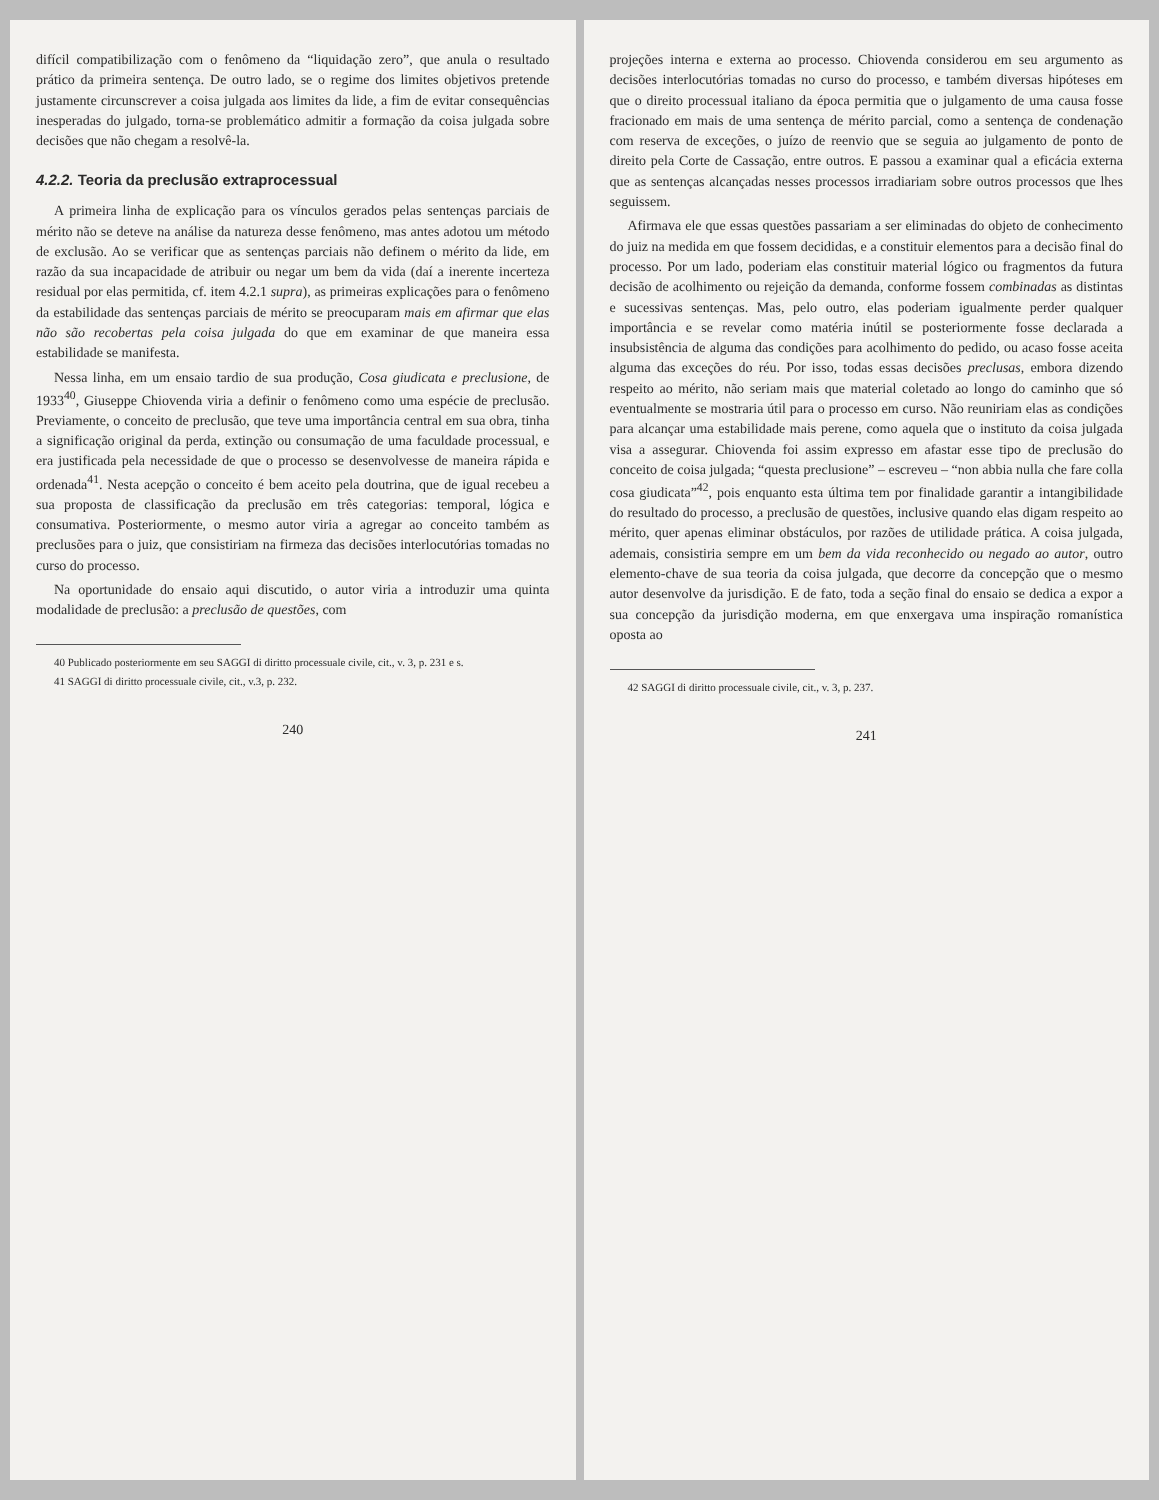difícil compatibilização com o fenômeno da “liquidação zero”, que anula o resultado prático da primeira sentença. De outro lado, se o regime dos limites objetivos pretende justamente circunscrever a coisa julgada aos limites da lide, a fim de evitar consequências inesperadas do julgado, torna-se problemático admitir a formação da coisa julgada sobre decisões que não chegam a resolvê-la.
4.2.2. Teoria da preclusão extraprocessual
A primeira linha de explicação para os vínculos gerados pelas sentenças parciais de mérito não se deteve na análise da natureza desse fenômeno, mas antes adotou um método de exclusão. Ao se verificar que as sentenças parciais não definem o mérito da lide, em razão da sua incapacidade de atribuir ou negar um bem da vida (daí a inerente incerteza residual por elas permitida, cf. item 4.2.1 supra), as primeiras explicações para o fenômeno da estabilidade das sentenças parciais de mérito se preocuparam mais em afirmar que elas não são recobertas pela coisa julgada do que em examinar de que maneira essa estabilidade se manifesta.
Nessa linha, em um ensaio tardio de sua produção, Cosa giudicata e preclusione, de 1933<sup>40</sup>, Giuseppe Chiovenda viria a definir o fenômeno como uma espécie de preclusão. Previamente, o conceito de preclusão, que teve uma importância central em sua obra, tinha a significação original da perda, extinção ou consumação de uma faculdade processual, e era justificada pela necessidade de que o processo se desenvolvesse de maneira rápida e ordenada<sup>41</sup>. Nesta acepção o conceito é bem aceito pela doutrina, que de igual recebeu a sua proposta de classificação da preclusão em três categorias: temporal, lógica e consumativa. Posteriormente, o mesmo autor viria a agregar ao conceito também as preclusões para o juiz, que consistiriam na firmeza das decisões interlocutórias tomadas no curso do processo.
Na oportunidade do ensaio aqui discutido, o autor viria a introduzir uma quinta modalidade de preclusão: a preclusão de questões, com
40 Publicado posteriormente em seu SAGGI di diritto processuale civile, cit., v. 3, p. 231 e s.
41 SAGGI di diritto processuale civile, cit., v.3, p. 232.
240
projeções interna e externa ao processo. Chiovenda considerou em seu argumento as decisões interlocutórias tomadas no curso do processo, e também diversas hipóteses em que o direito processual italiano da época permitia que o julgamento de uma causa fosse fracionado em mais de uma sentença de mérito parcial, como a sentença de condenação com reserva de exceções, o juízo de reenvio que se seguia ao julgamento de ponto de direito pela Corte de Cassação, entre outros. E passou a examinar qual a eficácia externa que as sentenças alcançadas nesses processos irradiariam sobre outros processos que lhes seguissem.
Afirmava ele que essas questões passariam a ser eliminadas do objeto de conhecimento do juiz na medida em que fossem decididas, e a constituir elementos para a decisão final do processo. Por um lado, poderiam elas constituir material lógico ou fragmentos da futura decisão de acolhimento ou rejeição da demanda, conforme fossem combinadas as distintas e sucessivas sentenças. Mas, pelo outro, elas poderiam igualmente perder qualquer importância e se revelar como matéria inútil se posteriormente fosse declarada a insubsistência de alguma das condições para acolhimento do pedido, ou acaso fosse aceita alguma das exceções do réu. Por isso, todas essas decisões preclusas, embora dizendo respeito ao mérito, não seriam mais que material coletado ao longo do caminho que só eventualmente se mostraria útil para o processo em curso. Não reuniriam elas as condições para alcançar uma estabilidade mais perene, como aquela que o instituto da coisa julgada visa a assegurar. Chiovenda foi assim expresso em afastar esse tipo de preclusão do conceito de coisa julgada; “questa preclusione” – escreveu – “non abbia nulla che fare colla cosa giudicata”<sup>42</sup>, pois enquanto esta última tem por finalidade garantir a intangibilidade do resultado do processo, a preclusão de questões, inclusive quando elas digam respeito ao mérito, quer apenas eliminar obstáculos, por razões de utilidade prática. A coisa julgada, ademais, consistiria sempre em um bem da vida reconhecido ou negado ao autor, outro elemento-chave de sua teoria da coisa julgada, que decorre da concepção que o mesmo autor desenvolve da jurisdição. E de fato, toda a seção final do ensaio se dedica a expor a sua concepção da jurisdição moderna, em que enxergava uma inspiração romanística oposta ao
42 SAGGI di diritto processuale civile, cit., v. 3, p. 237.
241